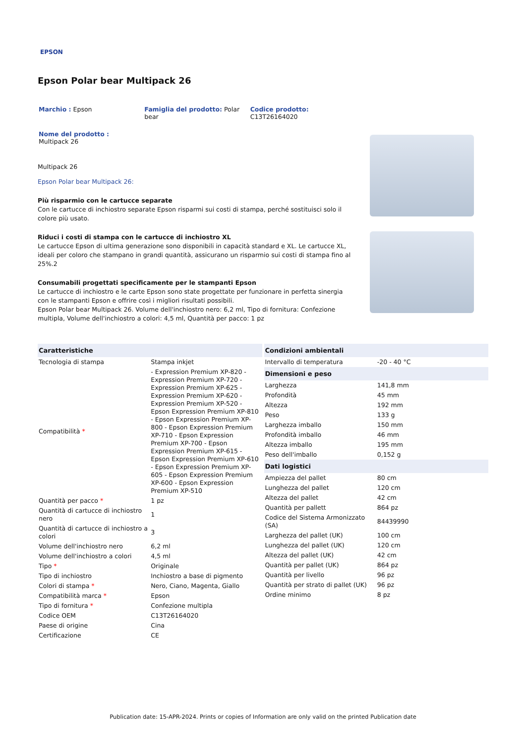EPSON
Epson Polar bear Multipack 26
Marchio : Epson Famiglia del prodotto: Polar bear
Codice prodotto:
C13T26164020
Nome del prodotto :
Multipack 26
Multipack 26
Epson Polar bear Multipack 26:
Più risparmio con le cartucce separate
Con le cartucce di inchiostro separate Epson risparmi sui costi di stampa, perché sostituisci solo il colore più usato.
Riduci i costi di stampa con le cartucce di inchiostro XL
Le cartucce Epson di ultima generazione sono disponibili in capacità standard e XL. Le cartucce XL, ideali per coloro che stampano in grandi quantità, assicurano un risparmio sui costi di stampa fino al 25%.2
Consumabili progettati specificamente per le stampanti Epson
Le cartucce di inchiostro e le carte Epson sono state progettate per funzionare in perfetta sinergia con le stampanti Epson e offrire così i migliori risultati possibili.
Epson Polar bear Multipack 26. Volume dell'inchiostro nero: 6,2 ml, Tipo di fornitura: Confezione multipla, Volume dell'inchiostro a colori: 4,5 ml, Quantità per pacco: 1 pz
| Caratteristiche | |
| --- | --- |
| Tecnologia di stampa | Stampa inkjet |
| Compatibilità * | - Expression Premium XP-820 - Expression Premium XP-720 - Expression Premium XP-625 - Expression Premium XP-620 - Expression Premium XP-520 - Epson Expression Premium XP-810 - Epson Expression Premium XP-800 - Epson Expression Premium XP-710 - Epson Expression Premium XP-700 - Epson Expression Premium XP-615 - Epson Expression Premium XP-610 - Epson Expression Premium XP-605 - Epson Expression Premium XP-600 - Epson Expression Premium XP-510 |
| Quantità per pacco * | 1 pz |
| Quantità di cartucce di inchiostro nero | 1 |
| Quantità di cartucce di inchiostro a colori | 3 |
| Volume dell'inchiostro nero | 6,2 ml |
| Volume dell'inchiostro a colori | 4,5 ml |
| Tipo * | Originale |
| Tipo di inchiostro | Inchiostro a base di pigmento |
| Colori di stampa * | Nero, Ciano, Magenta, Giallo |
| Compatibilità marca * | Epson |
| Tipo di fornitura * | Confezione multipla |
| Codice OEM | C13T26164020 |
| Paese di origine | Cina |
| Certificazione | CE |
| Condizioni ambientali | |
| --- | --- |
| Intervallo di temperatura | -20 - 40 °C |
| Dimensioni e peso | |
| Larghezza | 141,8 mm |
| Profondità | 45 mm |
| Altezza | 192 mm |
| Peso | 133 g |
| Larghezza imballo | 150 mm |
| Profondità imballo | 46 mm |
| Altezza imballo | 195 mm |
| Peso dell'imballo | 0,152 g |
| Dati logistici | |
| Ampiezza del pallet | 80 cm |
| Lunghezza del pallet | 120 cm |
| Altezza del pallet | 42 cm |
| Quantità per pallett | 864 pz |
| Codice del Sistema Armonizzato (SA) | 84439990 |
| Larghezza del pallet (UK) | 100 cm |
| Lunghezza del pallet (UK) | 120 cm |
| Altezza del pallet (UK) | 42 cm |
| Quantità per pallet (UK) | 864 pz |
| Quantità per livello | 96 pz |
| Quantità per strato di pallet (UK) | 96 pz |
| Ordine minimo | 8 pz |
Publication date: 15-APR-2024. Prints or copies of Information are only valid on the printed Publication date